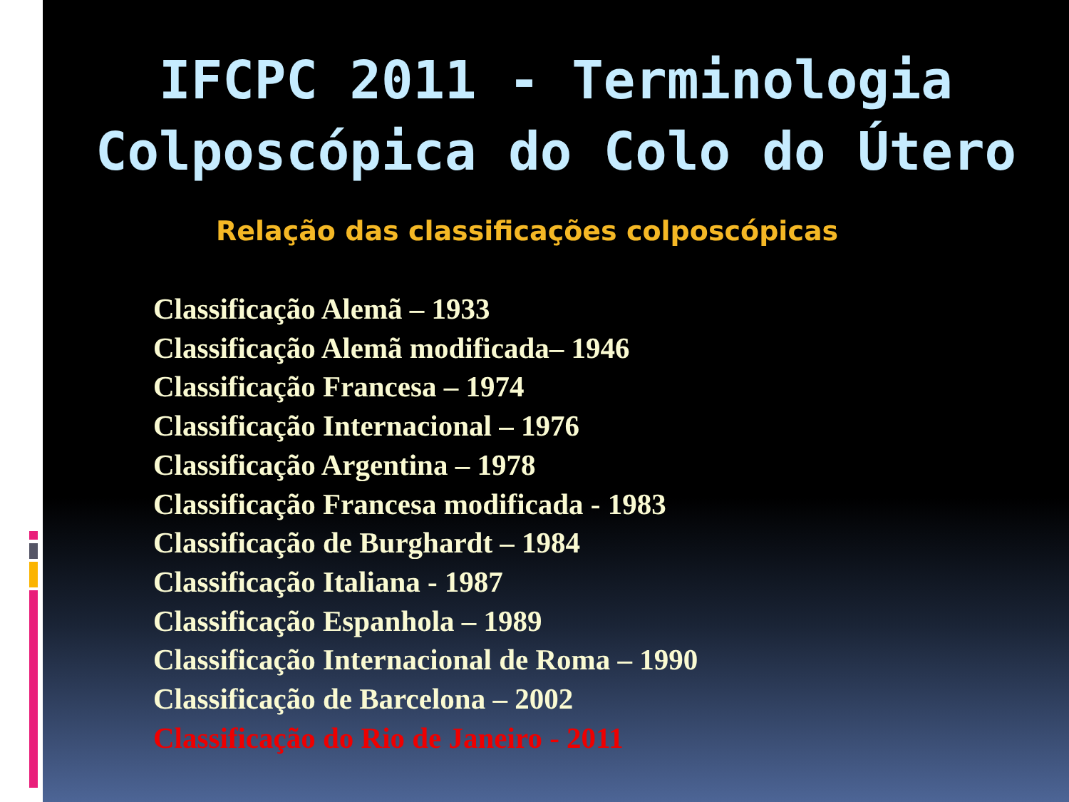IFCPC 2011 - Terminologia
Colposcópica do Colo do Útero
Relação das classificações colposcópicas
Classificação Alemã – 1933
Classificação Alemã modificada– 1946
Classificação Francesa – 1974
Classificação Internacional – 1976
Classificação Argentina – 1978
Classificação Francesa modificada - 1983
Classificação de Burghardt – 1984
Classificação Italiana - 1987
Classificação Espanhola – 1989
Classificação Internacional de Roma – 1990
Classificação de Barcelona – 2002
Classificação do Rio de Janeiro - 2011